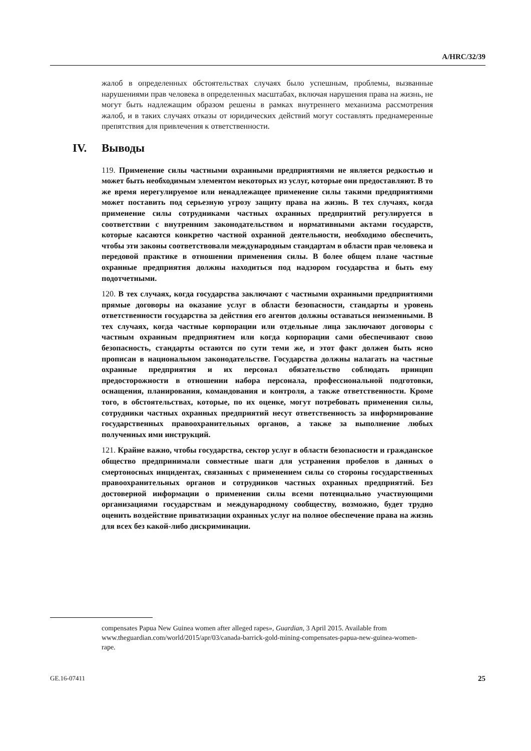A/HRC/32/39
жалоб в определенных обстоятельствах случаях было успешным, проблемы, вызванные нарушениями прав человека в определенных масштабах, включая нарушения права на жизнь, не могут быть надлежащим образом решены в рамках внутреннего механизма рассмотрения жалоб, и в таких случаях отказы от юридических действий могут составлять преднамеренные препятствия для привлечения к ответственности.
IV. Выводы
119. Применение силы частными охранными предприятиями не является редкостью и может быть необходимым элементом некоторых из услуг, которые они предоставляют. В то же время нерегулируемое или ненадлежащее применение силы такими предприятиями может поставить под серьезную угрозу защиту права на жизнь. В тех случаях, когда применение силы сотрудниками частных охранных предприятий регулируется в соответствии с внутренним законодательством и нормативными актами государств, которые касаются конкретно частной охранной деятельности, необходимо обеспечить, чтобы эти законы соответствовали международным стандартам в области прав человека и передовой практике в отношении применения силы. В более общем плане частные охранные предприятия должны находиться под надзором государства и быть ему подотчетными.
120. В тех случаях, когда государства заключают с частными охранными предприятиями прямые договоры на оказание услуг в области безопасности, стандарты и уровень ответственности государства за действия его агентов должны оставаться неизменными. В тех случаях, когда частные корпорации или отдельные лица заключают договоры с частным охранным предприятием или когда корпорации сами обеспечивают свою безопасность, стандарты остаются по сути теми же, и этот факт должен быть ясно прописан в национальном законодательстве. Государства должны налагать на частные охранные предприятия и их персонал обязательство соблюдать принцип предосторожности в отношении набора персонала, профессиональной подготовки, оснащения, планирования, командования и контроля, а также ответственности. Кроме того, в обстоятельствах, которые, по их оценке, могут потребовать применения силы, сотрудники частных охранных предприятий несут ответственность за информирование государственных правоохранительных органов, а также за выполнение любых полученных ими инструкций.
121. Крайне важно, чтобы государства, сектор услуг в области безопасности и гражданское общество предпринимали совместные шаги для устранения пробелов в данных о смертоносных инцидентах, связанных с применением силы со стороны государственных правоохранительных органов и сотрудников частных охранных предприятий. Без достоверной информации о применении силы всеми потенциально участвующими организациями государствам и международному сообществу, возможно, будет трудно оценить воздействие приватизации охранных услуг на полное обеспечение права на жизнь для всех без какой-либо дискриминации.
compensates Papua New Guinea women after alleged rapes», Guardian, 3 April 2015. Available from www.theguardian.com/world/2015/apr/03/canada-barrick-gold-mining-compensates-papua-new-guinea-women-rape.
GE.16-07411 25